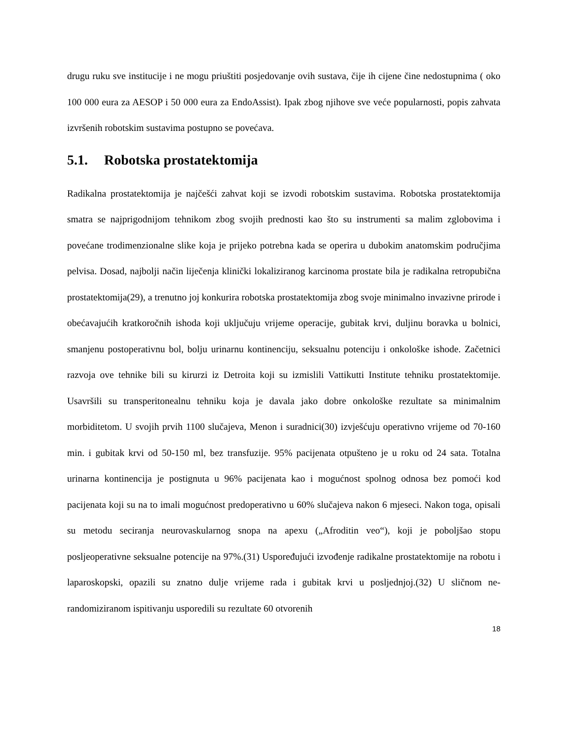drugu ruku sve institucije i ne mogu priuštiti posjedovanje ovih sustava, čije ih cijene čine nedostupnima ( oko 100 000 eura za AESOP i 50 000 eura za EndoAssist). Ipak zbog njihove sve veće popularnosti, popis zahvata izvršenih robotskim sustavima postupno se povećava.
5.1. Robotska prostatektomija
Radikalna prostatektomija je najčešći zahvat koji se izvodi robotskim sustavima. Robotska prostatektomija smatra se najprigodnijom tehnikom zbog svojih prednosti kao što su instrumenti sa malim zglobovima i povećane trodimenzionalne slike koja je prijeko potrebna kada se operira u dubokim anatomskim područjima pelvisa. Dosad, najbolji način liječenja klinički lokaliziranog karcinoma prostate bila je radikalna retropubična prostatektomija(29), a trenutno joj konkurira robotska prostatektomija zbog svoje minimalno invazivne prirode i obećavajućih kratkoročnih ishoda koji uključuju vrijeme operacije, gubitak krvi, duljinu boravka u bolnici, smanjenu postoperativnu bol, bolju urinarnu kontinenciju, seksualnu potenciju i onkološke ishode. Začetnici razvoja ove tehnike bili su kirurzi iz Detroita koji su izmislili Vattikutti Institute tehniku prostatektomije. Usavršili su transperitonealnu tehniku koja je davala jako dobre onkološke rezultate sa minimalnim morbiditetom. U svojih prvih 1100 slučajeva, Menon i suradnici(30) izvješćuju operativno vrijeme od 70-160 min. i gubitak krvi od 50-150 ml, bez transfuzije. 95% pacijenata otpušteno je u roku od 24 sata. Totalna urinarna kontinencija je postignuta u 96% pacijenata kao i mogućnost spolnog odnosa bez pomoći kod pacijenata koji su na to imali mogućnost predoperativno u 60% slučajeva nakon 6 mjeseci. Nakon toga, opisali su metodu seciranja neurovaskularnog snopa na apexu („Afroditin veo“), koji je poboljšao stopu posljeoperativne seksualne potencije na 97%.(31) Uspoređujući izvođenje radikalne prostatektomije na robotu i laparoskopski, opazili su znatno dulje vrijeme rada i gubitak krvi u posljednjoj.(32) U sličnom ne-randomiziranom ispitivanju usporedili su rezultate 60 otvorenih
18